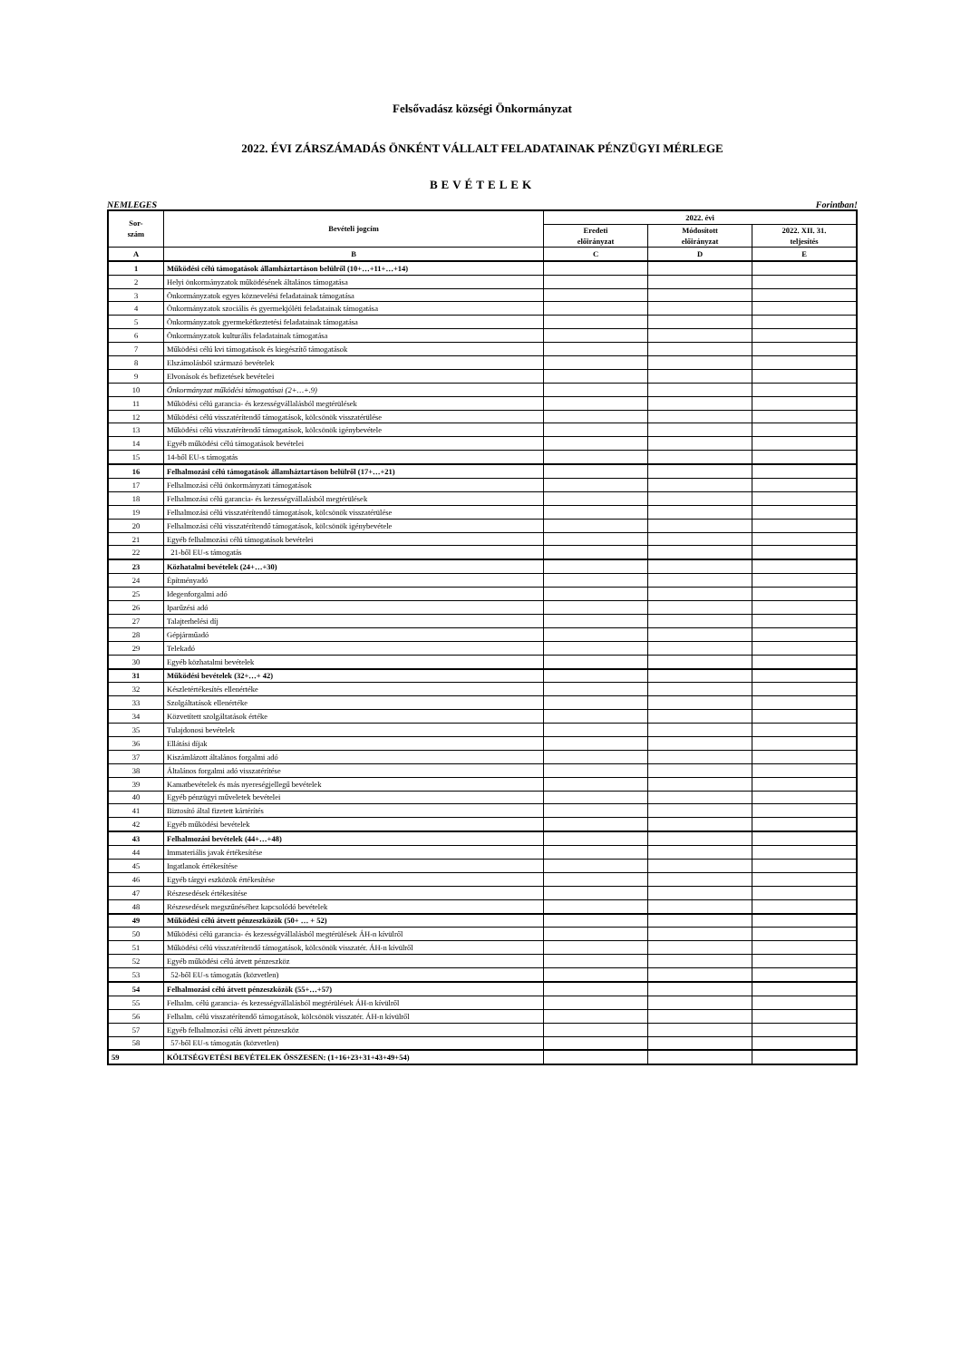Felsővadász községi Önkormányzat
2022. ÉVI ZÁRSZÁMADÁS ÖNKÉNT VÁLLALT FELADATAINAK PÉNZÜGYI MÉRLEGE
BEVÉTELEK
NEMLEGES Forintban!
| Sor- szám | Bevételi jogcím | 2022. évi | | |
| --- | --- | --- | --- | --- |
| | | Eredeti előirányzat | Módosított előirányzat | 2022. XII. 31. teljesítés |
| A | B | C | D | E |
| 1 | Működési célú támogatások államháztartáson belülről (10+…+11+…+14) | | | |
| 2 | Helyi önkormányzatok működésének általános támogatása | | | |
| 3 | Önkormányzatok egyes köznevelési feladatainak támogatása | | | |
| 4 | Önkormányzatok szociális és gyermekjóléti feladatainak támogatása | | | |
| 5 | Önkormányzatok gyermekétkeztetési feladatainak támogatása | | | |
| 6 | Önkormányzatok kulturális feladatainak támogatása | | | |
| 7 | Működési célú kvi támogatások és kiegészítő támogatások | | | |
| 8 | Elszámolásból származó bevételek | | | |
| 9 | Elvonások és befizetések bevételei | | | |
| 10 | Önkormányzat működési támogatásai (2+…+.9) | | | |
| 11 | Működési célú garancia- és kezességvállalásból megtérülések | | | |
| 12 | Működési célú visszatérítendő támogatások, kölcsönök visszatérülése | | | |
| 13 | Működési célú visszatérítendő támogatások, kölcsönök igénybevétele | | | |
| 14 | Egyéb működési célú támogatások bevételei | | | |
| 15 | 14-ből EU-s támogatás | | | |
| 16 | Felhalmozási célú támogatások államháztartáson belülről (17+…+21) | | | |
| 17 | Felhalmozási célú önkormányzati támogatások | | | |
| 18 | Felhalmozási célú garancia- és kezességvállalásból megtérülések | | | |
| 19 | Felhalmozási célú visszatérítendő támogatások, kölcsönök visszatérülése | | | |
| 20 | Felhalmozási célú visszatérítendő támogatások, kölcsönök igénybevétele | | | |
| 21 | Egyéb felhalmozási célú támogatások bevételei | | | |
| 22 | 21-ből EU-s támogatás | | | |
| 23 | Közhatalmi bevételek (24+…+30) | | | |
| 24 | Építményadó | | | |
| 25 | Idegenforgalmi adó | | | |
| 26 | Iparűzési adó | | | |
| 27 | Talajterhelési díj | | | |
| 28 | Gépjárműadó | | | |
| 29 | Telekadó | | | |
| 30 | Egyéb közhatalmi bevételek | | | |
| 31 | Működési bevételek (32+…+ 42) | | | |
| 32 | Készletértékesítés ellenértéke | | | |
| 33 | Szolgáltatások ellenértéke | | | |
| 34 | Közvetített szolgáltatások értéke | | | |
| 35 | Tulajdonosi bevételek | | | |
| 36 | Ellátási díjak | | | |
| 37 | Kiszámlázott általános forgalmi adó | | | |
| 38 | Általános forgalmi adó visszatérítése | | | |
| 39 | Kamatbevételek és más nyereségjellegű bevételek | | | |
| 40 | Egyéb pénzügyi műveletek bevételei | | | |
| 41 | Biztosító által fizetett kártérítés | | | |
| 42 | Egyéb működési bevételek | | | |
| 43 | Felhalmozási bevételek (44+…+48) | | | |
| 44 | Immateriális javak értékesítése | | | |
| 45 | Ingatlanok értékesítése | | | |
| 46 | Egyéb tárgyi eszközök értékesítése | | | |
| 47 | Részesedések értékesítése | | | |
| 48 | Részesedések megszűnéséhez kapcsolódó bevételek | | | |
| 49 | Működési célú átvett pénzeszközök (50+ … + 52) | | | |
| 50 | Működési célú garancia- és kezességvállalásból megtérülések ÁH-n kívülről | | | |
| 51 | Működési célú visszatérítendő támogatások, kölcsönök visszatér. ÁH-n kívülről | | | |
| 52 | Egyéb működési célú átvett pénzeszköz | | | |
| 53 | 52-ből EU-s támogatás (közvetlen) | | | |
| 54 | Felhalmozási célú átvett pénzeszközök (55+…+57) | | | |
| 55 | Felhalm. célú garancia- és kezességvállalásból megtérülések ÁH-n kívülről | | | |
| 56 | Felhalm. célú visszatérítendő támogatások, kölcsönök visszatér. ÁH-n kívülről | | | |
| 57 | Egyéb felhalmozási célú átvett pénzeszköz | | | |
| 58 | 57-ből EU-s támogatás (közvetlen) | | | |
| 59 | KÖLTSÉGVETÉSI BEVÉTELEK ÖSSZESEN: (1+16+23+31+43+49+54) | | | |